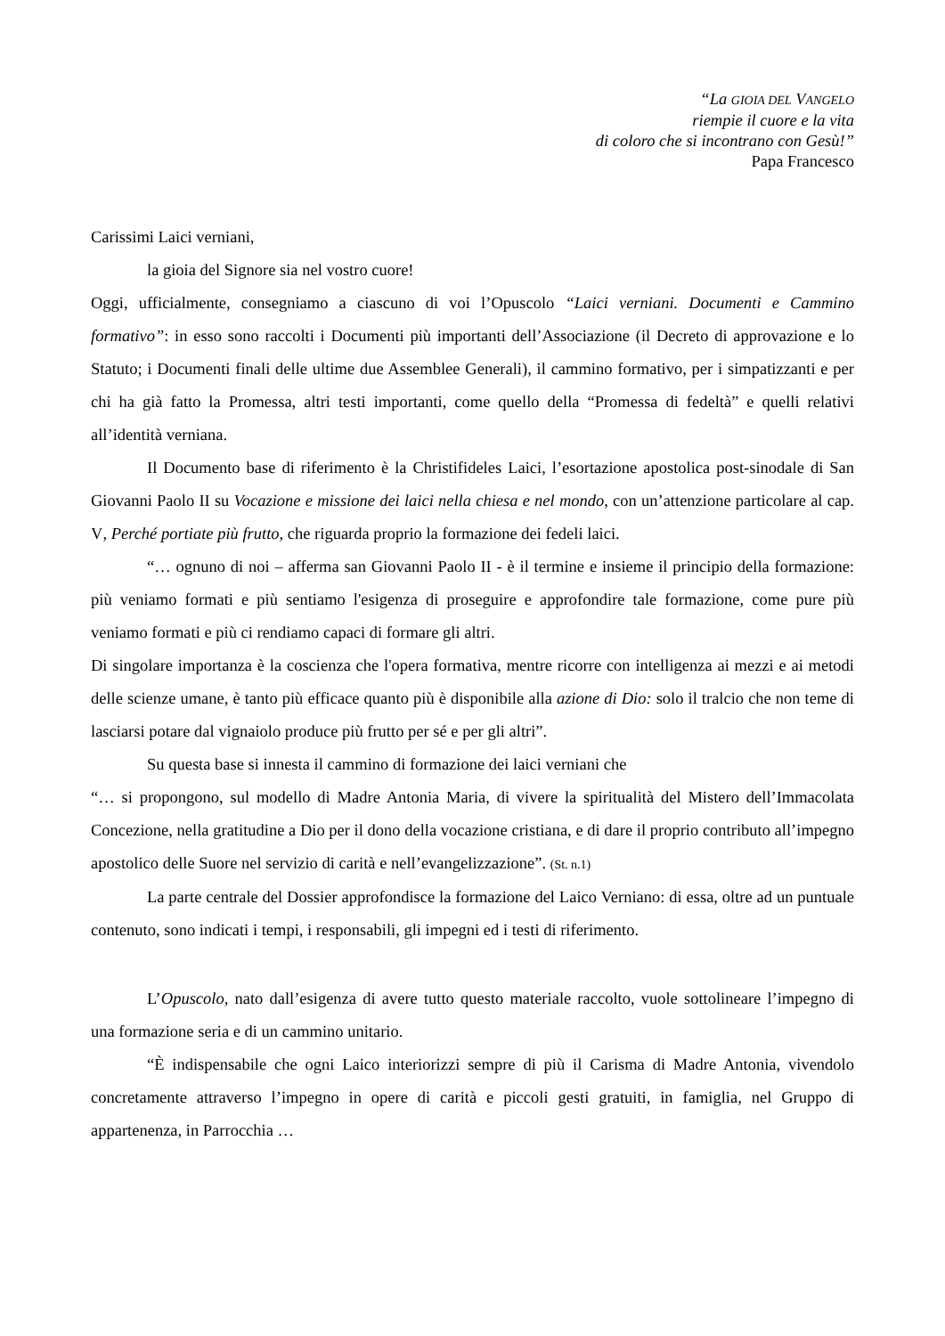“La GIOIA DEL VANGELO
riempie il cuore e la vita
di coloro che si incontrano con Gesù!”
Papa Francesco
Carissimi Laici verniani,
la gioia del Signore sia nel vostro cuore!
Oggi, ufficialmente, consegniamo a ciascuno di voi l’Opuscolo “Laici verniani. Documenti e Cammino formativo”: in esso sono raccolti i Documenti più importanti dell’Associazione (il Decreto di approvazione e lo Statuto; i Documenti finali delle ultime due Assemblee Generali), il cammino formativo, per i simpatizzanti e per chi ha già fatto la Promessa, altri testi importanti, come quello della “Promessa di fedeltà” e quelli relativi all’identità verniana.
Il Documento base di riferimento è la Christifideles Laici, l’esortazione apostolica post-sinodale di San Giovanni Paolo II su Vocazione e missione dei laici nella chiesa e nel mondo, con un’attenzione particolare al cap. V, Perché portiate più frutto, che riguarda proprio la formazione dei fedeli laici.
“… ognuno di noi – afferma san Giovanni Paolo II - è il termine e insieme il principio della formazione: più veniamo formati e più sentiamo l'esigenza di proseguire e approfondire tale formazione, come pure più veniamo formati e più ci rendiamo capaci di formare gli altri.
Di singolare importanza è la coscienza che l'opera formativa, mentre ricorre con intelligenza ai mezzi e ai metodi delle scienze umane, è tanto più efficace quanto più è disponibile alla azione di Dio: solo il tralcio che non teme di lasciarsi potare dal vignaiolo produce più frutto per sé e per gli altri”.
Su questa base si innesta il cammino di formazione dei laici verniani che
“… si propongono, sul modello di Madre Antonia Maria, di vivere la spiritualità del Mistero dell’Immacolata Concezione, nella gratitudine a Dio per il dono della vocazione cristiana, e di dare il proprio contributo all’impegno apostolico delle Suore nel servizio di carità e nell’evangelizzazione”. (St. n.1)
La parte centrale del Dossier approfondisce la formazione del Laico Verniano: di essa, oltre ad un puntuale contenuto, sono indicati i tempi, i responsabili, gli impegni ed i testi di riferimento.
L’Opuscolo, nato dall’esigenza di avere tutto questo materiale raccolto, vuole sottolineare l’impegno di una formazione seria e di un cammino unitario.
“È indispensabile che ogni Laico interiorizzi sempre di più il Carisma di Madre Antonia, vivendolo concretamente attraverso l’impegno in opere di carità e piccoli gesti gratuiti, in famiglia, nel Gruppo di appartenenza, in Parrocchia …